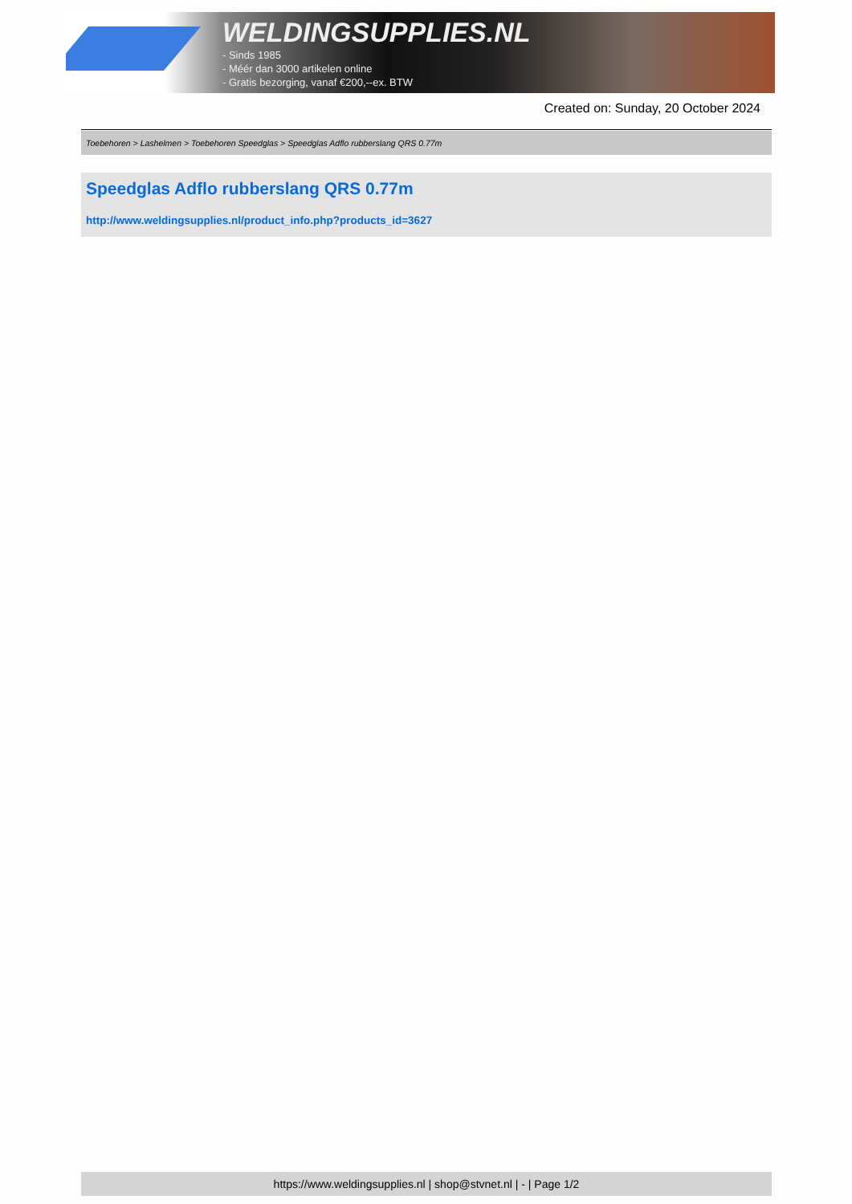WELDINGSUPPLIES.NL
- Sinds 1985
- Méér dan 3000 artikelen online
- Gratis bezorging, vanaf €200,--ex. BTW
Created on: Sunday, 20 October 2024
Toebehoren > Lashelmen > Toebehoren Speedglas > Speedglas Adflo rubberslang QRS 0.77m
Speedglas Adflo rubberslang QRS 0.77m
http://www.weldingsupplies.nl/product_info.php?products_id=3627
https://www.weldingsupplies.nl | shop@stvnet.nl | - | Page 1/2